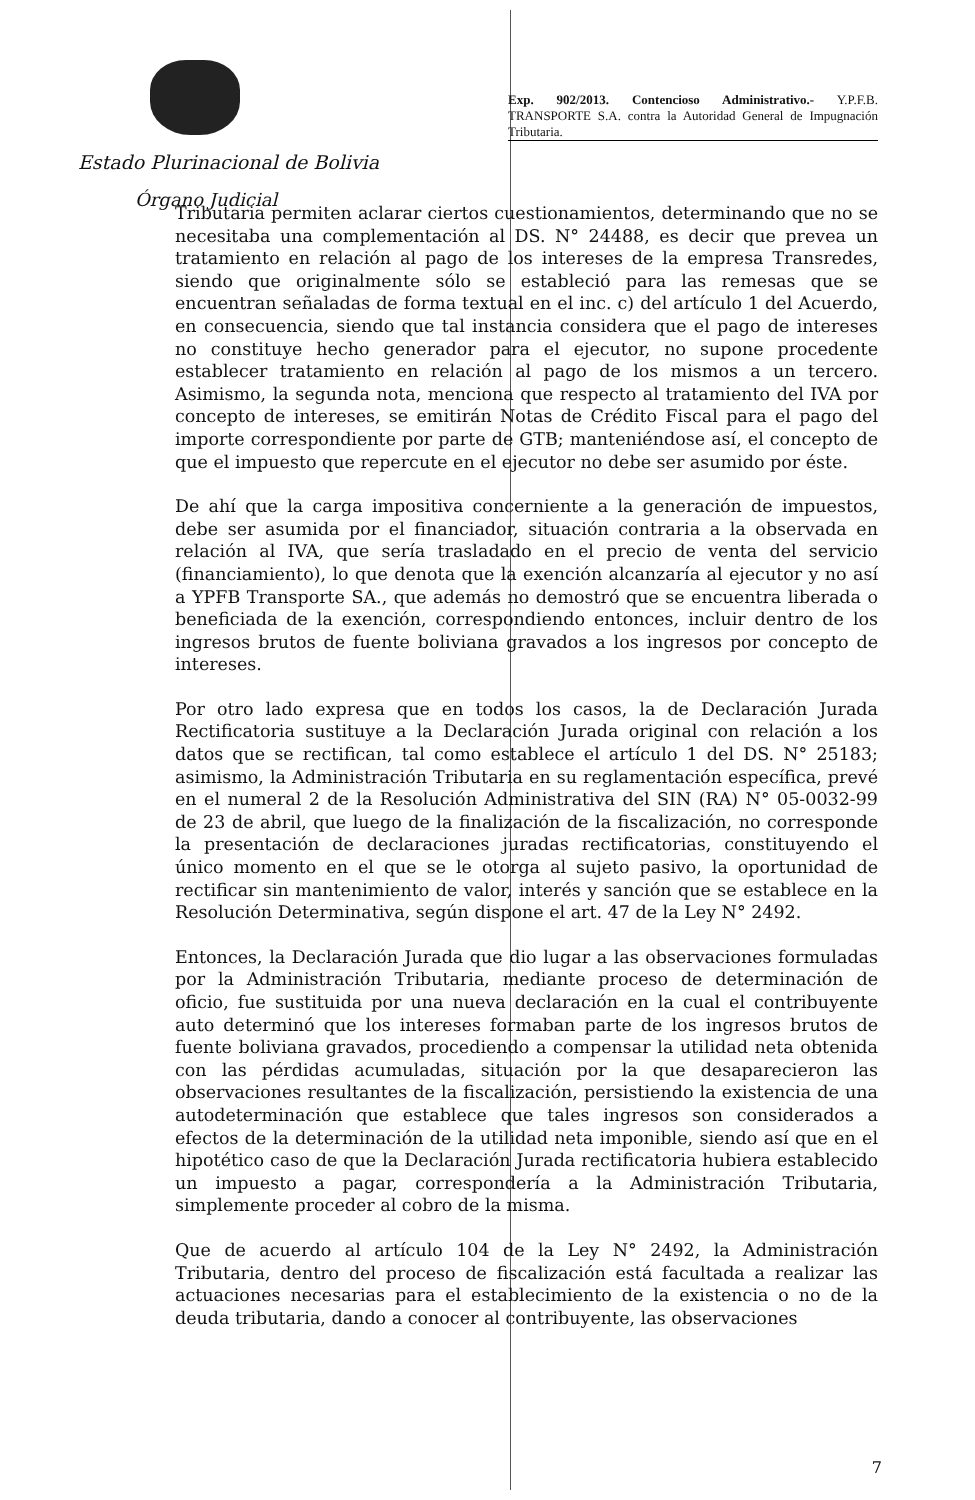Exp. 902/2013. Contencioso Administrativo.- Y.P.F.B. TRANSPORTE S.A. contra la Autoridad General de Impugnación Tributaria.
Estado Plurinacional de Bolivia
Órgano Judicial
Tributaria permiten aclarar ciertos cuestionamientos, determinando que no se necesitaba una complementación al DS. N° 24488, es decir que prevea un tratamiento en relación al pago de los intereses de la empresa Transredes, siendo que originalmente sólo se estableció para las remesas que se encuentran señaladas de forma textual en el inc. c) del artículo 1 del Acuerdo, en consecuencia, siendo que tal instancia considera que el pago de intereses no constituye hecho generador para el ejecutor, no supone procedente establecer tratamiento en relación al pago de los mismos a un tercero. Asimismo, la segunda nota, menciona que respecto al tratamiento del IVA por concepto de intereses, se emitirán Notas de Crédito Fiscal para el pago del importe correspondiente por parte de GTB; manteniéndose así, el concepto de que el impuesto que repercute en el ejecutor no debe ser asumido por éste.
De ahí que la carga impositiva concerniente a la generación de impuestos, debe ser asumida por el financiador, situación contraria a la observada en relación al IVA, que sería trasladado en el precio de venta del servicio (financiamiento), lo que denota que la exención alcanzaría al ejecutor y no así a YPFB Transporte SA., que además no demostró que se encuentra liberada o beneficiada de la exención, correspondiendo entonces, incluir dentro de los ingresos brutos de fuente boliviana gravados a los ingresos por concepto de intereses.
Por otro lado expresa que en todos los casos, la de Declaración Jurada Rectificatoria sustituye a la Declaración Jurada original con relación a los datos que se rectifican, tal como establece el artículo 1 del DS. N° 25183; asimismo, la Administración Tributaria en su reglamentación específica, prevé en el numeral 2 de la Resolución Administrativa del SIN (RA) N° 05-0032-99 de 23 de abril, que luego de la finalización de la fiscalización, no corresponde la presentación de declaraciones juradas rectificatorias, constituyendo el único momento en el que se le otorga al sujeto pasivo, la oportunidad de rectificar sin mantenimiento de valor, interés y sanción que se establece en la Resolución Determinativa, según dispone el art. 47 de la Ley N° 2492.
Entonces, la Declaración Jurada que dio lugar a las observaciones formuladas por la Administración Tributaria, mediante proceso de determinación de oficio, fue sustituida por una nueva declaración en la cual el contribuyente auto determinó que los intereses formaban parte de los ingresos brutos de fuente boliviana gravados, procediendo a compensar la utilidad neta obtenida con las pérdidas acumuladas, situación por la que desaparecieron las observaciones resultantes de la fiscalización, persistiendo la existencia de una autodeterminación que establece que tales ingresos son considerados a efectos de la determinación de la utilidad neta imponible, siendo así que en el hipotético caso de que la Declaración Jurada rectificatoria hubiera establecido un impuesto a pagar, correspondería a la Administración Tributaria, simplemente proceder al cobro de la misma.
Que de acuerdo al artículo 104 de la Ley N° 2492, la Administración Tributaria, dentro del proceso de fiscalización está facultada a realizar las actuaciones necesarias para el establecimiento de la existencia o no de la deuda tributaria, dando a conocer al contribuyente, las observaciones
7